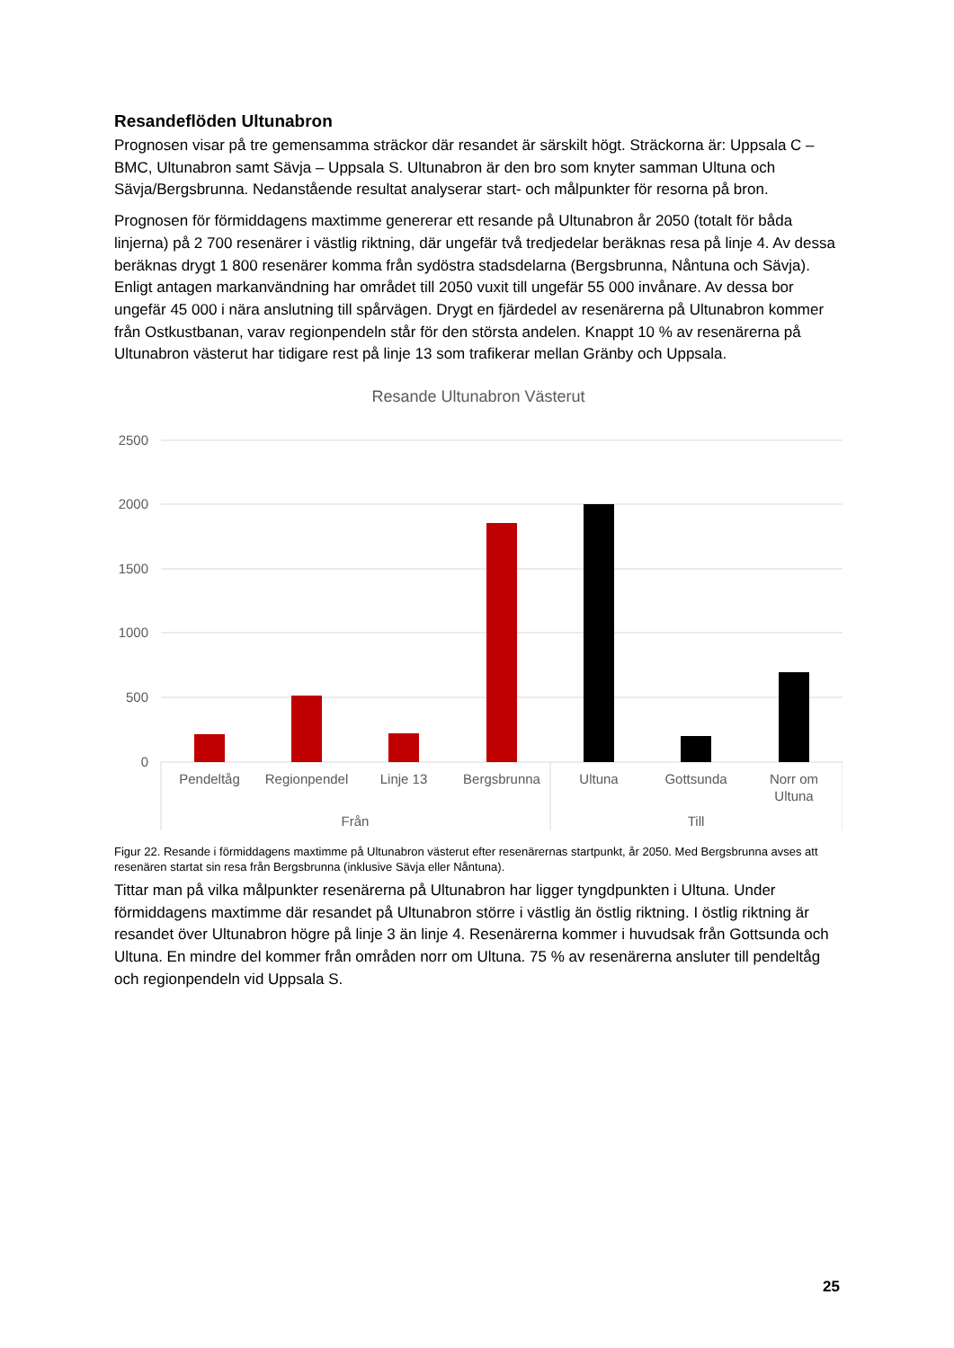Resandeflöden Ultunabron
Prognosen visar på tre gemensamma sträckor där resandet är särskilt högt. Sträckorna är: Uppsala C – BMC, Ultunabron samt Sävja – Uppsala S. Ultunabron är den bro som knyter samman Ultuna och Sävja/Bergsbrunna. Nedanstående resultat analyserar start- och målpunkter för resorna på bron.
Prognosen för förmiddagens maxtimme genererar ett resande på Ultunabron år 2050 (totalt för båda linjerna) på 2 700 resenärer i västlig riktning, där ungefär två tredjedelar beräknas resa på linje 4. Av dessa beräknas drygt 1 800 resenärer komma från sydöstra stadsdelarna (Bergsbrunna, Nåntuna och Sävja). Enligt antagen markanvändning har området till 2050 vuxit till ungefär 55 000 invånare. Av dessa bor ungefär 45 000 i nära anslutning till spårvägen. Drygt en fjärdedel av resenärerna på Ultunabron kommer från Ostkustbanan, varav regionpendeln står för den största andelen. Knappt 10 % av resenärerna på Ultunabron västerut har tidigare rest på linje 13 som trafikerar mellan Gränby och Uppsala.
Resande Ultunabron Västerut
2500
2000
1500
1000
500
0
Pendeltåg
Regionpendel
Linje 13
Bergsbrunna
Ultuna
Gottsunda
Norr om
Ultuna
Från
Till
Figur 22. Resande i förmiddagens maxtimme på Ultunabron västerut efter resenärernas startpunkt, år 2050. Med Bergsbrunna avses att resenären startat sin resa från Bergsbrunna (inklusive Sävja eller Nåntuna).
Tittar man på vilka målpunkter resenärerna på Ultunabron har ligger tyngdpunkten i Ultuna. Under förmiddagens maxtimme där resandet på Ultunabron större i västlig än östlig riktning. I östlig riktning är resandet över Ultunabron högre på linje 3 än linje 4. Resenärerna kommer i huvudsak från Gottsunda och Ultuna. En mindre del kommer från områden norr om Ultuna. 75 % av resenärerna ansluter till pendeltåg och regionpendeln vid Uppsala S.
25